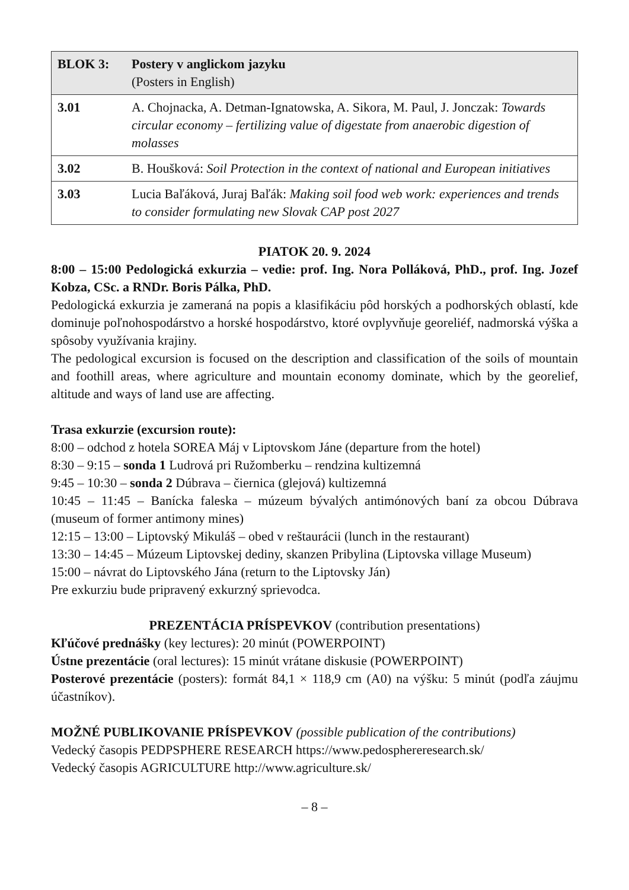| BLOK 3: | Postery v anglickom jazyku (Posters in English) |
| --- | --- |
| 3.01 | A. Chojnacka, A. Detman-Ignatowska, A. Sikora, M. Paul, J. Jonczak: Towards circular economy – fertilizing value of digestate from anaerobic digestion of molasses |
| 3.02 | B. Houšková: Soil Protection in the context of national and European initiatives |
| 3.03 | Lucia Baľáková, Juraj Baľák: Making soil food web work: experiences and trends to consider formulating new Slovak CAP post 2027 |
PIATOK 20. 9. 2024
8:00 – 15:00 Pedologická exkurzia – vedie: prof. Ing. Nora Polláková, PhD., prof. Ing. Jozef Kobza, CSc. a RNDr. Boris Pálka, PhD.
Pedologická exkurzia je zameraná na popis a klasifikáciu pôd horských a podhorských oblastí, kde dominuje poľnohospodárstvo a horské hospodárstvo, ktoré ovplyvňuje georeliéf, nadmorská výška a spôsoby využívania krajiny.
The pedological excursion is focused on the description and classification of the soils of mountain and foothill areas, where agriculture and mountain economy dominate, which by the georelief, altitude and ways of land use are affecting.
Trasa exkurzie (excursion route):
8:00 – odchod z hotela SOREA Máj v Liptovskom Jáne (departure from the hotel)
8:30 – 9:15 – sonda 1 Ludrová pri Ružomberku – rendzina kultizemná
9:45 – 10:30 – sonda 2 Dúbrava – čiernica (glejová) kultizemná
10:45 – 11:45 – Banícka faleska – múzeum bývalých antimónových baní za obcou Dúbrava (museum of former antimony mines)
12:15 – 13:00 – Liptovský Mikuláš – obed v reštaurácii (lunch in the restaurant)
13:30 – 14:45 – Múzeum Liptovskej dediny, skanzen Pribylina (Liptovska village Museum)
15:00 – návrat do Liptovského Jána (return to the Liptovsky Ján)
Pre exkurziu bude pripravený exkurzný sprievodca.
PREZENTÁCIA PRÍSPEVKOV (contribution presentations)
Kľúčové prednášky (key lectures): 20 minút (POWERPOINT)
Ústne prezentácie (oral lectures): 15 minút vrátane diskusie (POWERPOINT)
Posterové prezentácie (posters): formát 84,1 × 118,9 cm (A0) na výšku: 5 minút (podľa záujmu účastníkov).
MOŽNÉ PUBLIKOVANIE PRÍSPEVKOV (possible publication of the contributions)
Vedecký časopis PEDPSPHERE RESEARCH https://www.pedosphereresearch.sk/
Vedecký časopis AGRICULTURE http://www.agriculture.sk/
– 8 –